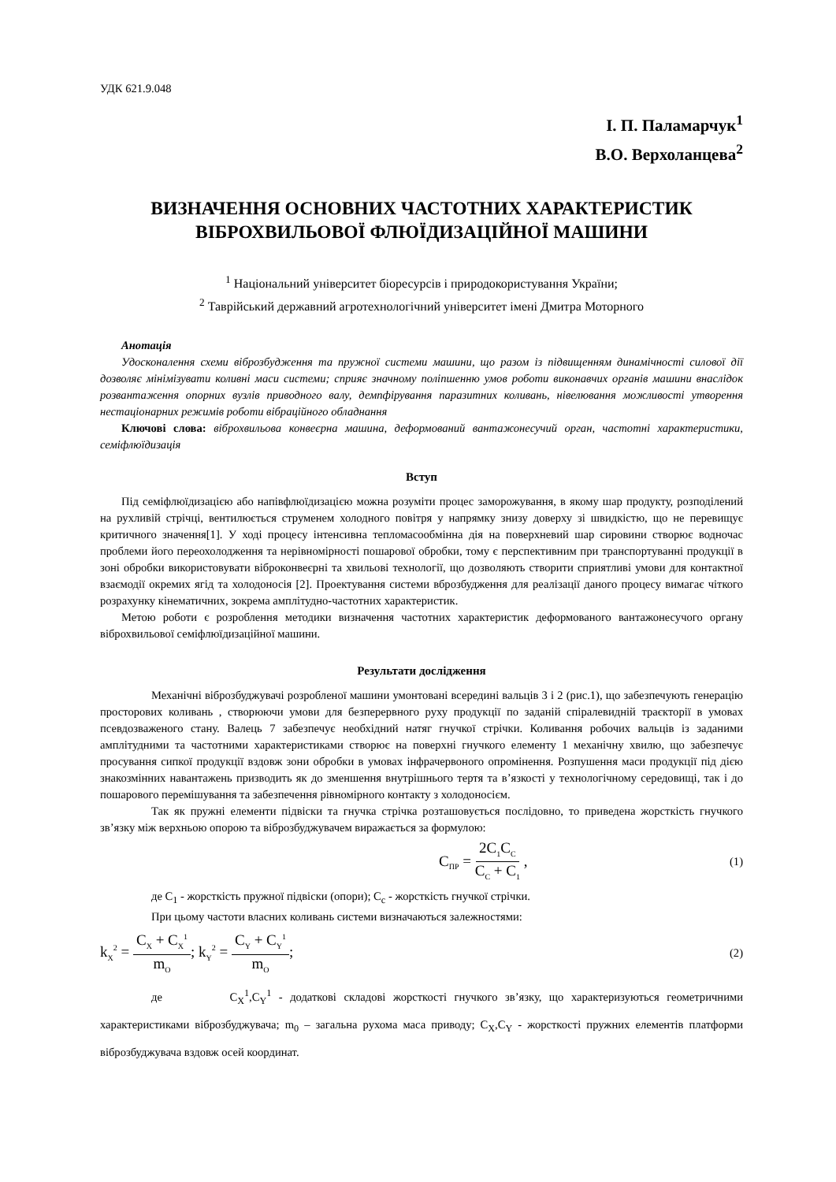УДК 621.9.048
І. П. Паламарчук<sup>1</sup>
В.О. Верхоланцева<sup>2</sup>
ВИЗНАЧЕННЯ ОСНОВНИХ ЧАСТОТНИХ ХАРАКТЕРИСТИК ВІБРОХВИЛЬОВОЇ ФЛЮЇДИЗАЦІЙНОЇ МАШИНИ
<sup>1</sup> Національний університет біоресурсів і природокористування України;
<sup>2</sup> Таврійський державний агротехнологічний університет імені Дмитра Моторного
Анотація
Удосконалення схеми віброзбудження та пружної системи машини, що разом із підвищенням динамічності силової дії дозволяє мінімізувати коливні маси системи; сприяє значному поліпшенню умов роботи виконавчих органів машини внаслідок розвантаження опорних вузлів приводного валу, демпфірування паразитних коливань, нівелювання можливості утворення нестаціонарних режимів роботи вібраційного обладнання
Ключові слова: віброхвильова конвеєрна машина, деформований вантажонесучий орган, частотні характеристики, семіфлюїдизація
Вступ
Під семіфлюїдизацією або напівфлюїдизацією можна розуміти процес заморожування, в якому шар продукту, розподілений на рухливій стрічці, вентилюється струменем холодного повітря у напрямку знизу доверху зі швидкістю, що не перевищує критичного значення[1]. У ході процесу інтенсивна тепломасообмінна дія на поверхневий шар сировини створює водночас проблеми його переохолодження та нерівномірності пошарової обробки, тому є перспективним при транспортуванні продукції в зоні обробки використовувати віброконвеєрні та хвильові технології, що дозволяють створити сприятливі умови для контактної взаємодії окремих ягід та холодоносія [2]. Проектування системи вброзбудження для реалізації даного процесу вимагає чіткого розрахунку кінематичних, зокрема амплітудно-частотних характеристик.
Метою роботи є розроблення методики визначення частотних характеристик деформованого вантажонесучого органу віброхвильової семіфлюїдизаційної машини.
Результати дослідження
Механічні віброзбуджувачі розробленої машини умонтовані всередині вальців 3 і 2 (рис.1), що забезпечують генерацію просторових коливань , створюючи умови для безперервного руху продукції по заданій спіралевидній траєкторії в умовах псевдозваженого стану. Валець 7 забезпечує необхідний натяг гнучкої стрічки. Коливання робочих вальців із заданими амплітудними та частотними характеристиками створює на поверхні гнучкого елементу 1 механічну хвилю, що забезпечує просування сипкої продукції вздовж зони обробки в умовах інфрачервоного опромінення. Розпушення маси продукції під дією знакозмінних навантажень призводить як до зменшення внутрішнього тертя та в’язкості у технологічному середовищі, так і до пошарового перемішування та забезпечення рівномірного контакту з холодоносієм.
Так як пружні елементи підвіски та гнучка стрічка розташовується послідовно, то приведена жорсткість гнучкого зв’язку між верхньою опорою та віброзбуджувачем виражається за формулою:
C<sub>ПР</sub> = 2C<sub>1</sub>C<sub>C</sub> C<sub>C</sub> + C<sub>1</sub> , (1)
де C<sub>1</sub> - жорсткість пружної підвіски (опори); C<sub>c</sub> - жорсткість гнучкої стрічки.
При цьому частоти власних коливань системи визначаються залежностями:
k<sub>X</sub><sup>2</sup> = C<sub>X</sub> + C<sub>X</sub><sup>1</sup> m<sub>O</sub>; k<sub>Y</sub><sup>2</sup> = C<sub>Y</sub> + C<sub>Y</sub><sup>1</sup> m<sub>O</sub>; (2)
де C<sub>X</sub><sup>1</sup>,C<sub>Y</sub><sup>1</sup> - додаткові складові жорсткості гнучкого зв’язку, що характеризуються геометричними характеристиками віброзбуджувача; m<sub>0</sub> – загальна рухома маса приводу; C<sub>X</sub>,C<sub>Y</sub> - жорсткості пружних елементів платформи віброзбуджувача вздовж осей координат.